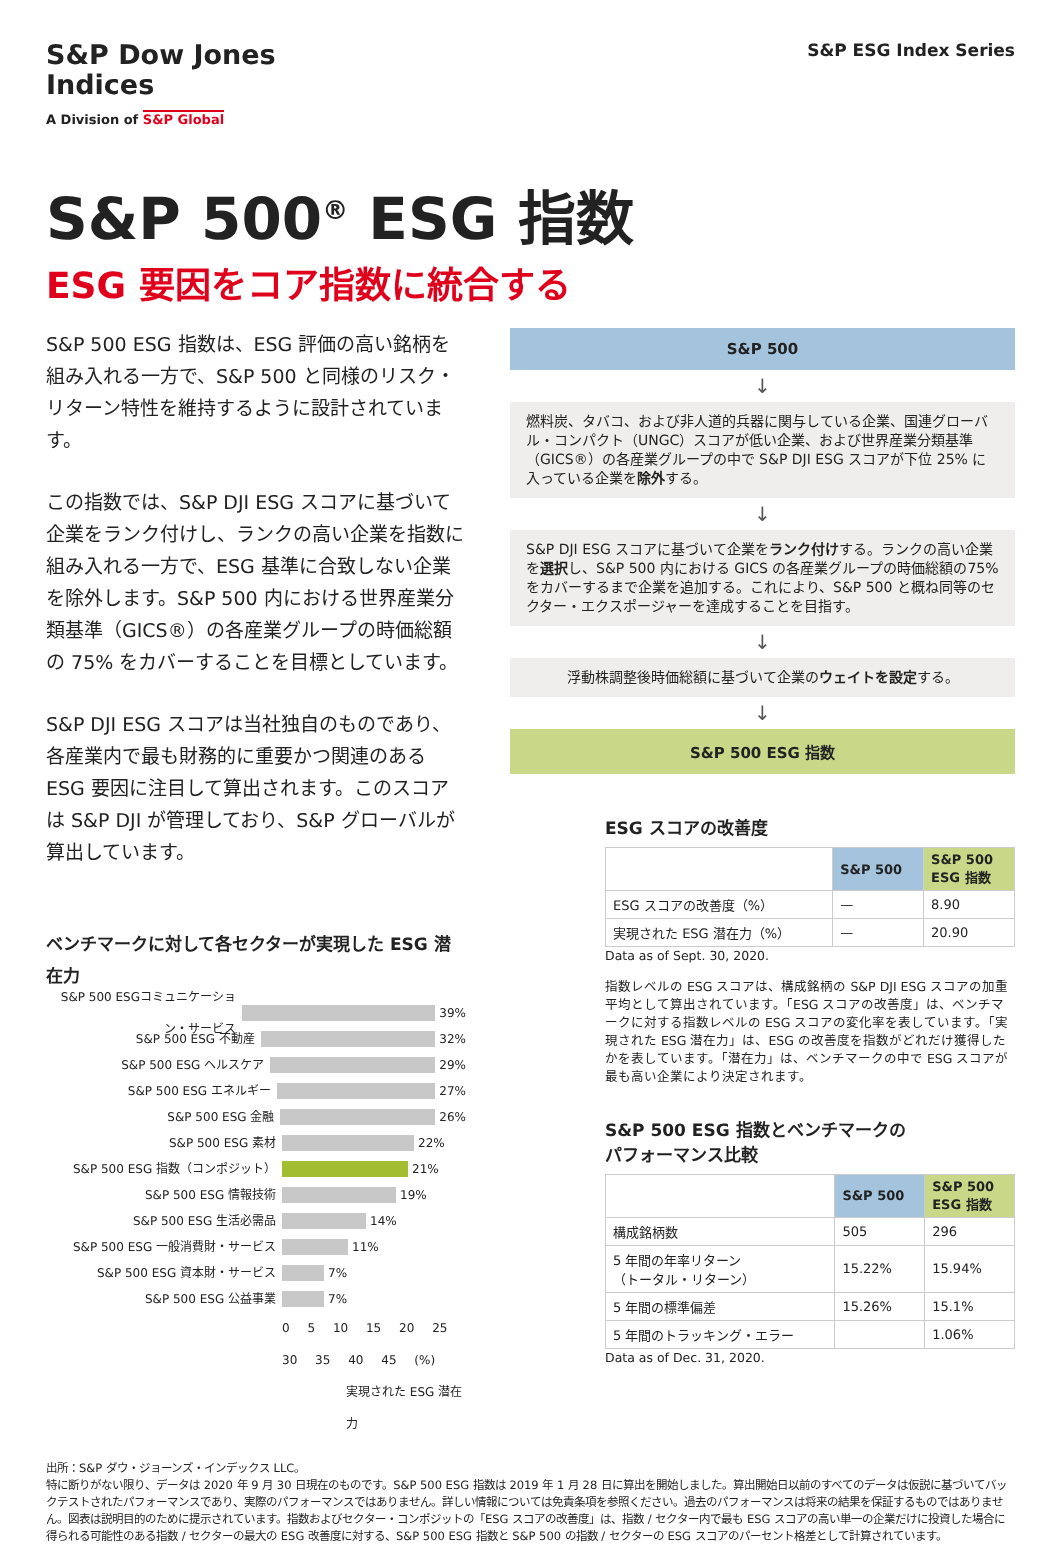S&P Dow Jones
Indices
A Division of S&P Global
S&P ESG Index Series
S&P 500<sup>®</sup> ESG 指数
ESG 要因をコア指数に統合する
S&P 500 ESG 指数は、ESG 評価の高い銘柄を組み入れる一方で、S&P 500 と同様のリスク・リターン特性を維持するように設計されています。
この指数では、S&P DJI ESG スコアに基づいて企業をランク付けし、ランクの高い企業を指数に組み入れる一方で、ESG 基準に合致しない企業を除外します。S&P 500 内における世界産業分類基準（GICS®）の各産業グループの時価総額の 75% をカバーすることを目標としています。
S&P DJI ESG スコアは当社独自のものであり、各産業内で最も財務的に重要かつ関連のある ESG 要因に注目して算出されます。このスコアは S&P DJI が管理しており、S&P グローバルが算出しています。
ベンチマークに対して各セクターが実現した ESG 潜在力
S&P 500 ESGコミュニケーション・サービス 39%
S&P 500 ESG 不動産 32%
S&P 500 ESG ヘルスケア 29%
S&P 500 ESG エネルギー 27%
S&P 500 ESG 金融 26%
S&P 500 ESG 素材 22%
S&P 500 ESG 指数（コンポジット） 21%
S&P 500 ESG 情報技術 19%
S&P 500 ESG 生活必需品 14%
S&P 500 ESG 一般消費財・サービス 11%
S&P 500 ESG 資本財・サービス 7%
S&P 500 ESG 公益事業 7%
0 5 10 15 20 25 30 35 40 45 (%)
実現された ESG 潜在力
S&P 500
↓
燃料炭、タバコ、および非人道的兵器に関与している企業、国連グローバル・コンパクト（UNGC）スコアが低い企業、および世界産業分類基準（GICS®）の各産業グループの中で S&P DJI ESG スコアが下位 25% に入っている企業を除外する。
↓
S&P DJI ESG スコアに基づいて企業をランク付けする。ランクの高い企業を選択し、S&P 500 内における GICS の各産業グループの時価総額の75%をカバーするまで企業を追加する。これにより、S&P 500 と概ね同等のセクター・エクスポージャーを達成することを目指す。
↓
浮動株調整後時価総額に基づいて企業のウェイトを設定する。
↓
S&P 500 ESG 指数
ESG スコアの改善度
| | S&P 500 | S&P 500 ESG 指数 |
| --- | --- | --- |
| ESG スコアの改善度（%） | — | 8.90 |
| 実現された ESG 潜在力（%） | — | 20.90 |
Data as of Sept. 30, 2020.
指数レベルの ESG スコアは、構成銘柄の S&P DJI ESG スコアの加重平均として算出されています。「ESG スコアの改善度」は、ベンチマークに対する指数レベルの ESG スコアの変化率を表しています。「実現された ESG 潜在力」は、ESG の改善度を指数がどれだけ獲得したかを表しています。「潜在力」は、ベンチマークの中で ESG スコアが最も高い企業により決定されます。
S&P 500 ESG 指数とベンチマークの
パフォーマンス比較
| | S&P 500 | S&P 500 ESG 指数 |
| --- | --- | --- |
| 構成銘柄数 | 505 | 296 |
| 5 年間の年率リターン （トータル・リターン） | 15.22% | 15.94% |
| 5 年間の標準偏差 | 15.26% | 15.1% |
| 5 年間のトラッキング・エラー | | 1.06% |
Data as of Dec. 31, 2020.
出所：S&P ダウ・ジョーンズ・インデックス LLC。
特に断りがない限り、データは 2020 年 9 月 30 日現在のものです。S&P 500 ESG 指数は 2019 年 1 月 28 日に算出を開始しました。算出開始日以前のすべてのデータは仮説に基づいてバックテストされたパフォーマンスであり、実際のパフォーマンスではありません。詳しい情報については免責条項を参照ください。過去のパフォーマンスは将来の結果を保証するものではありません。図表は説明目的のために提示されています。指数およびセクター・コンポジットの「ESG スコアの改善度」は、指数 / セクター内で最も ESG スコアの高い単一の企業だけに投資した場合に得られる可能性のある指数 / セクターの最大の ESG 改善度に対する、S&P 500 ESG 指数と S&P 500 の指数 / セクターの ESG スコアのパーセント格差として計算されています。